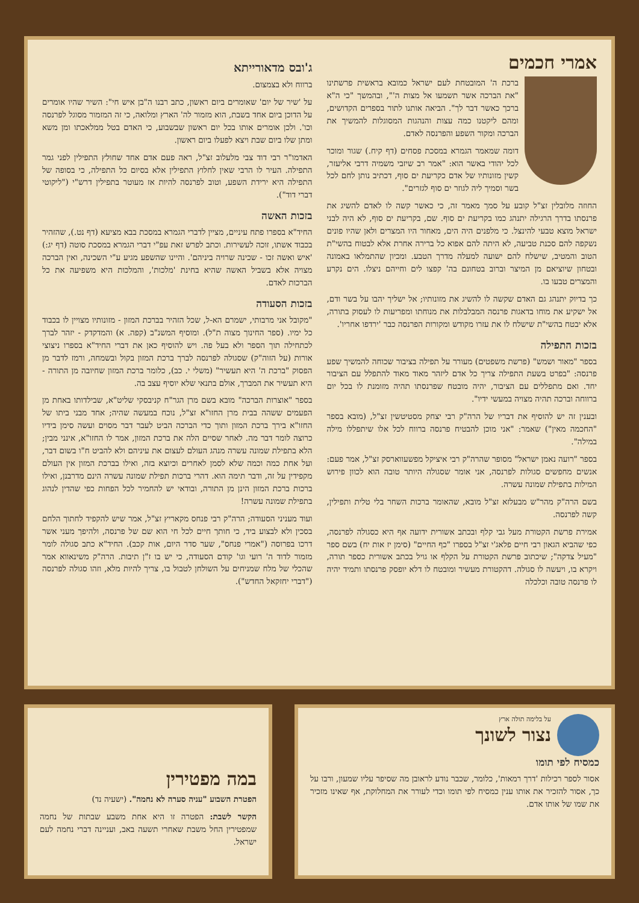אמרי חכמים
ברכת ה' המובטחת לעם ישראל כמובא בראשית פרשתינו "את הברכה אשר תשמעו אל מצות ה'", ובהמשך "כי ה"א ברכך כאשר דבר לך". הביאה אותנו לתור בספרים הקדושים, ומהם ליקטנו כמה עצות והנהגות המסוגלות להמשיך את הברכה ומקור השפע והפרנסה לאדם.
דומה שמאמר הגמרא במסכת פסחים (דף קיח.) שגור ומוכר לכל יהודי באשר הוא: "אמר רב שיזבי משמיה דרבי אליעזר, קשין מזונותיו של אדם כקריעת ים סוף, דכתיב נותן לחם לכל בשר וסמיך ליה לגוזר ים סוף לגזרים".
החוזה מלובלין זצ"ל קובע על סמך מאמר זה, כי כאשר קשה לו לאדם להשיג את פרנסתו בדרך הרגילה יתנהג כמו בקריעת ים סוף. שם, בקריעת ים סוף, לא היה לבני ישראל מוצא טבעי להינצל. כי מלפנים היה הים, מאחור היו המצרים ולאן שהיו פונים נשקפה להם סכנת טביעה, לא היתה להם אפוא כל ברירה אחרת אלא לבטוח בהשי"ת הטוב והמטיב, שישלח להם ישועה למעלה מדרך הטבע. ומכיון שהתמלאו באמונה ובטחון שיוציאם מן המיצר וברוב בטחונם בה' קפצו לים וחייהם ניצלו. הים נקרע והמצרים טבעו בו.
כך בדיוק יתנהג גם האדם שקשה לו להשיג את מזונותיו; אל ישליך יהבו על בשר ודם, אל ישקיע את מוחו בדאגות פרנסה המבלבלות את מנוחתו ומפריעות לו לעסוק בתורה, אלא יבטח בהשי"ת שישלח לו את עזרו מקודש ומקורות הפרנסה כבר 'ירדפו אחריו'.
בזכות התפילה
בספר "מאור ושמש" (פרשת משפטים) מעורר על תפילה בציבור שכוחה להמשיך שפע פרנסה: "בפרט בשעת התפילה צריך כל אדם ליזהר מאוד מאוד להתפלל עם הציבור יחד. ואם מתפללים עם הציבור, יהיה מובטח שפרנסתו תהיה מזומנת לו בכל יום ברווחה וברכה תהיה מצויה במעשי ידיו".
ובענין זה יש להוסיף את דבריו של הרה"ק רבי יצחק מסטיטשין זצ"ל, (מובא בספר "החכמה מאין") שאמר: "אני מוכן להבטיח פרנסה ברווח לכל אלו שיתפללו מילה במילה".
בספר "רועה נאמן ישראל" מסופר שהרה"ק רבי איציקל מפשעווארסק זצ"ל, אמר פעם: אנשים מחפשים סגולות לפרנסה, אני אומר שסגולה היותר טובה הוא לכוון פירוש המילות בתפילת שמונה עשרה.
בשם הרה"ק מהר"ש מבעלזא זצ"ל מובא, שהאומר ברכות השחר בלי טלית ותפילין, קשה לפרנסה.
אמירת פרשת הקטורת מעל גבי קלף ובכתב אשורית ידועה אף היא כסגולה לפרנסה, כפי שהביא הגאון רבי חיים פלאג'י זצ"ל בספרו "כף החיים" (סימן יז אות יח) בשם ספר "מעיל צדקה"; שיכתוב פרשת הקטורת על הקלף או גויל בכתב אשורית כספר תורה, ויקרא בו, ויעשה לו סגולה. דהקטורת מעשיר ומובטח לו דלא יופסק פרנסתו ותמיד יהיה לו פרנסה טובה וכלכלה
ג'ובס מדאורייתא
ברווח ולא בצמצום.
על 'שיר של יום' שאומרים ביום ראשון, כתב רבנו ה"בן איש חי": השיר שהיו אומרים על הדוכן ביום אחד בשבת, הוא מזמור לה' הארץ ומלואה, כי זה המזמור מסוגל לפרנסה וכו'. ולכן אומרים אותו בכל יום ראשון שבשבוע, כי האדם בטל ממלאכתו ומן משא ומתן שלו ביום שבת ויצא לפעלו ביום ראשון.
האדמו"ר רבי דוד צבי מלעלוב זצ"ל, ראה פעם אדם אחד שחולץ התפילין לפני גמר התפילה. העיר לו הרבי שאין לחלוץ התפילין אלא בסיום כל התפילה, כי בסופה של התפילה היא ירידת השפע, וטוב לפרנסה להיות אז מעוטר בתפילין דרש"י ("ליקוטי דברי דוד").
בזכות האשה
החיד"א בספרו פתח עיניים, מציין לדברי הגמרא במסכת בבא מציעא (דף נט.), שהזהיר בכבוד אשתו, זוכה לעשירות. וכתב לפרש זאת עפ"י דברי הגמרא במסכת סוטה (דף יג:) 'איש ואשה זכו - שכינה שרויה ביניהם'. והיינו שהשפע מגיע ע"י השכינה, ואין הברכה מצויה אלא בשביל האשה שהיא בחינת 'מלכות', והמלכות היא משפיעה את כל הברכות לאדם.
בזכות הסעודה
"מקובל אני מרבותי, ישמרם הא-ל, שכל הזהיר בברכת המזון - מזונותיו מצויין לו בכבוד כל ימיו. (ספר החינוך מצוה ת"ל). ומוסיף המשנ"ב (קפה. א) והמדקדק - יזהר לברך לכתחילה תוך הספר ולא בעל פה. ויש להוסיף כאן את דברי החיד"א בספרו ניצוצי אורות (על הזוה"ק) שסגולה לפרנסה לברך ברכת המזון בקול ובשמחה, ורמז לדבר מן הפסוק "ברכת ה' היא תעשיר" (משלי י. כב), כלומר ברכת המזון שחיובה מן התורה - היא תעשיר את המברך, אולם בתנאי שלא יוסיף עצב בה.
בספר "אוצרות הברכה" מובא בשם מרן הגר"ח קניבסקי שליט"א, שבילדותו באחת מן הפעמים ששהה בבית מרן החזו"א זצ"ל, נוכח במעשה שהיה; אחד מבני ביתו של החזו"א בירך ברכת המזון ותוך כדי הברכה הביט לעבר דבר מסוים ועשה סימן בידיו כרוצה לומר דבר מה. לאחר שסיים הלה את ברכת המזון, אמר לו החזו"א, אינני מבין; הלא בתפילת שמונה עשרה מנהג העולם לעצום את עיניהם ולא להביט ח"ו בשום דבר, ועל אחת כמה וכמה שלא לסמן לאחרים וכיוצא בזה, ואילו בברכת המזון אין העולם מקפידין על זה, ודבר תימה הוא. דהרי ברכות תפילת שמונה עשרה הינם מדרבנן, ואילו ברכות ברכת המזון הינן מן התורה, ובודאי יש להחמיר לכל הפחות כפי שהדין לנהוג בתפילת שמונה עשרה!
ועוד מעניני הסעודה; הרה"ק רבי פנחס מקאריץ זצ"ל, אמר שיש להקפיד לחתוך הלחם בסכין ולא לבצוע ביד, כי חותך חיים לכל חי הוא שם של פרנסה, ולהיפך מעני אשר דרכו בפרוסה ("אמרי פנחס", שער סדר היום, אות קכב). החיד"א כתב סגולה לומר מזמור לדוד ה' רועי וגו' קודם הסעודה, כי יש בו ז"ן תיבות. הרה"ק משינאווא אמר שהכלי של מלח שמניחים על השולחן לטבול בו, צריך להיות מלא, וזהו סגולה לפרנסה ("דברי יחזקאל החדש").
על בלימה תולה ארץ
נצור לשונך
כמסיח לפי תומו
אסור לספר רכילות 'דרך רמאות', כלומר, שכבר נודע לראובן מה שסיפר עליו שמעון, ורבו על כך, אסור להזכיר את אותו ענין כמסיח לפי תומו וכדי לעורר את המחלוקת, אף שאינו מזכיר את שמו של אותו אדם.
במה מפטירין
הפטרת השבוע "עניה סערה לא נחמה". (ישעיה נד)
הקשר לשבת: הפטרה זו היא אחת משבע שבתות של נחמה שמפטירין החל משבת שאחרי תשעה באב, ועניינה דברי נחמה לעם ישראל.